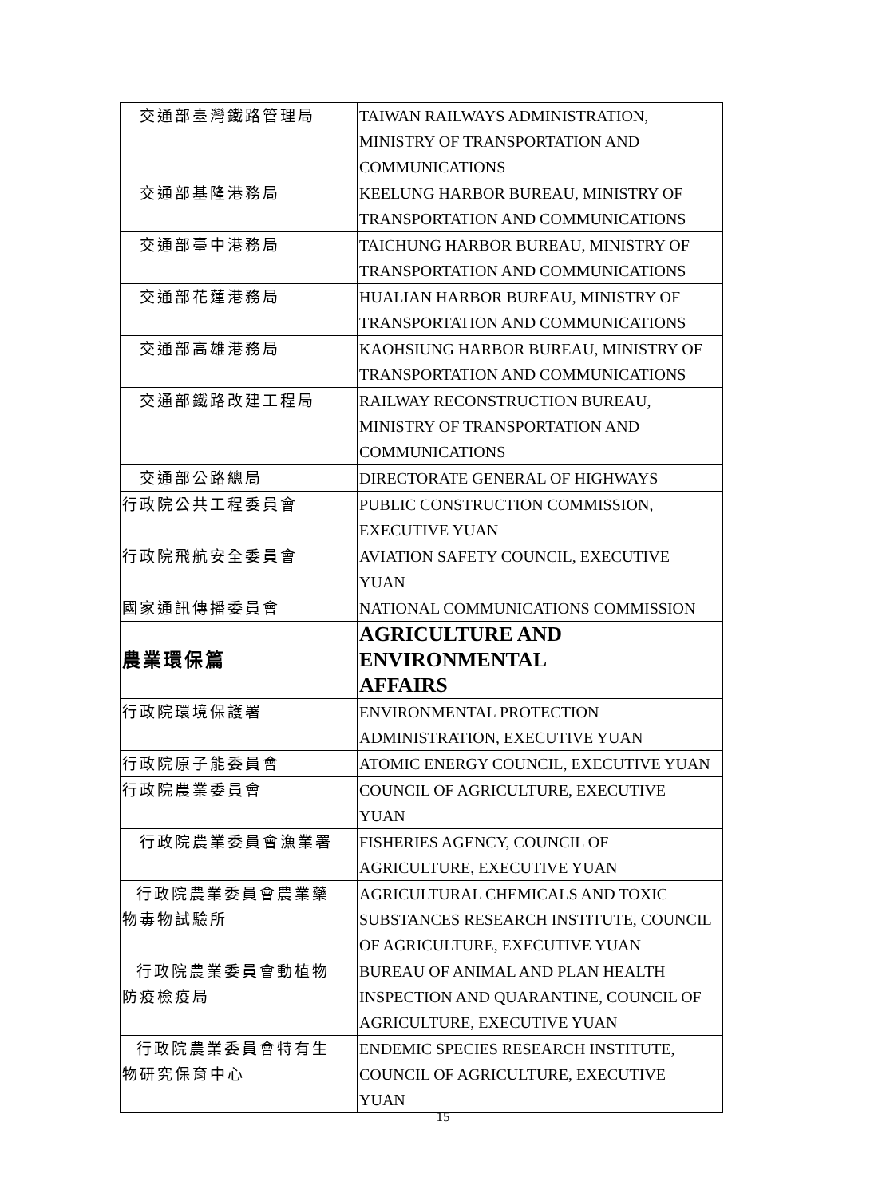| 交通部臺灣鐵路管理局 | TAIWAN RAILWAYS ADMINISTRATION, MINISTRY OF TRANSPORTATION AND COMMUNICATIONS |
| 交通部基隆港務局 | KEELUNG HARBOR BUREAU, MINISTRY OF TRANSPORTATION AND COMMUNICATIONS |
| 交通部臺中港務局 | TAICHUNG HARBOR BUREAU, MINISTRY OF TRANSPORTATION AND COMMUNICATIONS |
| 交通部花蓮港務局 | HUALIAN HARBOR BUREAU, MINISTRY OF TRANSPORTATION AND COMMUNICATIONS |
| 交通部高雄港務局 | KAOHSIUNG HARBOR BUREAU, MINISTRY OF TRANSPORTATION AND COMMUNICATIONS |
| 交通部鐵路改建工程局 | RAILWAY RECONSTRUCTION BUREAU, MINISTRY OF TRANSPORTATION AND COMMUNICATIONS |
| 交通部公路總局 | DIRECTORATE GENERAL OF HIGHWAYS |
| 行政院公共工程委員會 | PUBLIC CONSTRUCTION COMMISSION, EXECUTIVE YUAN |
| 行政院飛航安全委員會 | AVIATION SAFETY COUNCIL, EXECUTIVE YUAN |
| 國家通訊傳播委員會 | NATIONAL COMMUNICATIONS COMMISSION |
| 農業環保篇 | AGRICULTURE AND ENVIRONMENTAL AFFAIRS |
| 行政院環境保護署 | ENVIRONMENTAL PROTECTION ADMINISTRATION, EXECUTIVE YUAN |
| 行政院原子能委員會 | ATOMIC ENERGY COUNCIL, EXECUTIVE YUAN |
| 行政院農業委員會 | COUNCIL OF AGRICULTURE, EXECUTIVE YUAN |
| 行政院農業委員會漁業署 | FISHERIES AGENCY, COUNCIL OF AGRICULTURE, EXECUTIVE YUAN |
| 行政院農業委員會農業藥 物毒物試驗所 | AGRICULTURAL CHEMICALS AND TOXIC SUBSTANCES RESEARCH INSTITUTE, COUNCIL OF AGRICULTURE, EXECUTIVE YUAN |
| 行政院農業委員會動植物 防疫檢疫局 | BUREAU OF ANIMAL AND PLAN HEALTH INSPECTION AND QUARANTINE, COUNCIL OF AGRICULTURE, EXECUTIVE YUAN |
| 行政院農業委員會特有生 物研究保育中心 | ENDEMIC SPECIES RESEARCH INSTITUTE, COUNCIL OF AGRICULTURE, EXECUTIVE YUAN |
15